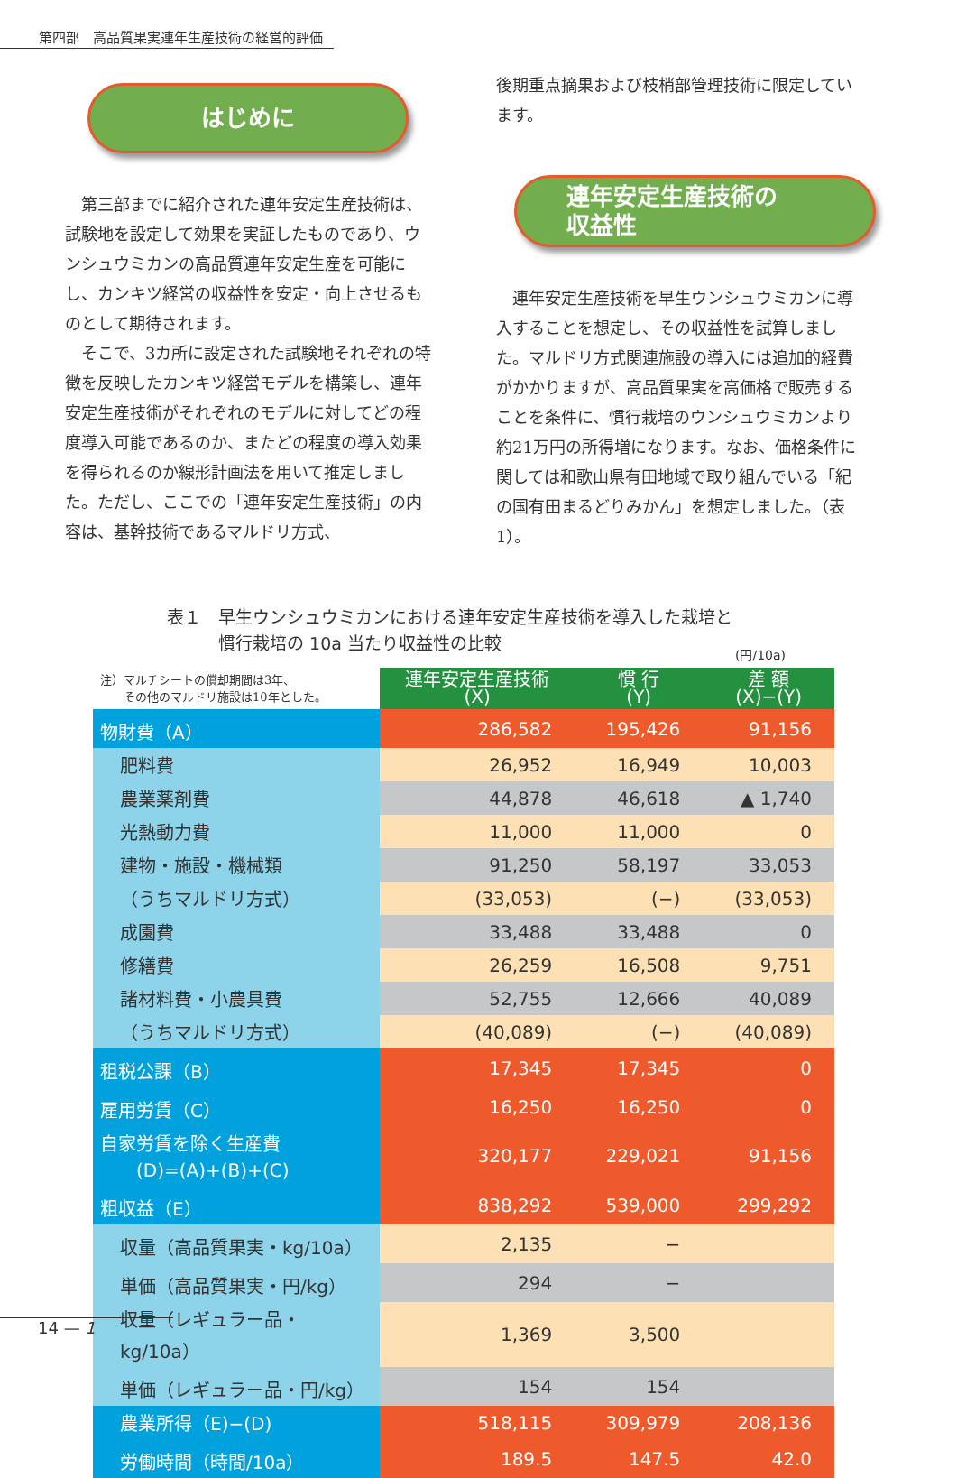第四部　高品質果実連年生産技術の経営的評価
はじめに
第三部までに紹介された連年安定生産技術は、試験地を設定して効果を実証したものであり、ウンシュウミカンの高品質連年安定生産を可能にし、カンキツ経営の収益性を安定・向上させるものとして期待されます。
そこで、3カ所に設定された試験地それぞれの特徴を反映したカンキツ経営モデルを構築し、連年安定生産技術がそれぞれのモデルに対してどの程度導入可能であるのか、またどの程度の導入効果を得られるのか線形計画法を用いて推定しました。ただし、ここでの「連年安定生産技術」の内容は、基幹技術であるマルドリ方式、
後期重点摘果および枝梢部管理技術に限定しています。
連年安定生産技術の
収益性
連年安定生産技術を早生ウンシュウミカンに導入することを想定し、その収益性を試算しました。マルドリ方式関連施設の導入には追加的経費がかかりますが、高品質果実を高価格で販売することを条件に、慣行栽培のウンシュウミカンより約21万円の所得増になります。なお、価格条件に関しては和歌山県有田地域で取り組んでいる「紀の国有田まるどりみかん」を想定しました。（表1）。
表１　早生ウンシュウミカンにおける連年安定生産技術を導入した栽培と
　　　慣行栽培の 10a 当たり収益性の比較
(円/10a)
| 注）マルチシートの償却期間は3年、 その他のマルドリ施設は10年とした。 | 連年安定生産技術 (X) | 慣 行 (Y) | 差 額 (X)−(Y) |
| 物財費（A） | 286,582 | 195,426 | 91,156 |
| 肥料費 | 26,952 | 16,949 | 10,003 |
| 農業薬剤費 | 44,878 | 46,618 | ▲ 1,740 |
| 光熱動力費 | 11,000 | 11,000 | 0 |
| 建物・施設・機械類 | 91,250 | 58,197 | 33,053 |
| （うちマルドリ方式） | (33,053) | (−) | (33,053) |
| 成園費 | 33,488 | 33,488 | 0 |
| 修繕費 | 26,259 | 16,508 | 9,751 |
| 諸材料費・小農具費 | 52,755 | 12,666 | 40,089 |
| （うちマルドリ方式） | (40,089) | (−) | (40,089) |
| 租税公課（B） | 17,345 | 17,345 | 0 |
| 雇用労賃（C） | 16,250 | 16,250 | 0 |
| 自家労賃を除く生産費 (D)=(A)+(B)+(C) | 320,177 | 229,021 | 91,156 |
| 粗収益（E） | 838,292 | 539,000 | 299,292 |
| 収量（高品質果実・kg/10a） | 2,135 | − | |
| 単価（高品質果実・円/kg） | 294 | − | |
| 収量（レギュラー品・kg/10a） | 1,369 | 3,500 | |
| 単価（レギュラー品・円/kg） | 154 | 154 | |
| 農業所得（E)−(D) | 518,115 | 309,979 | 208,136 |
| 労働時間（時間/10a） | 189.5 | 147.5 | 42.0 |
14 — 1